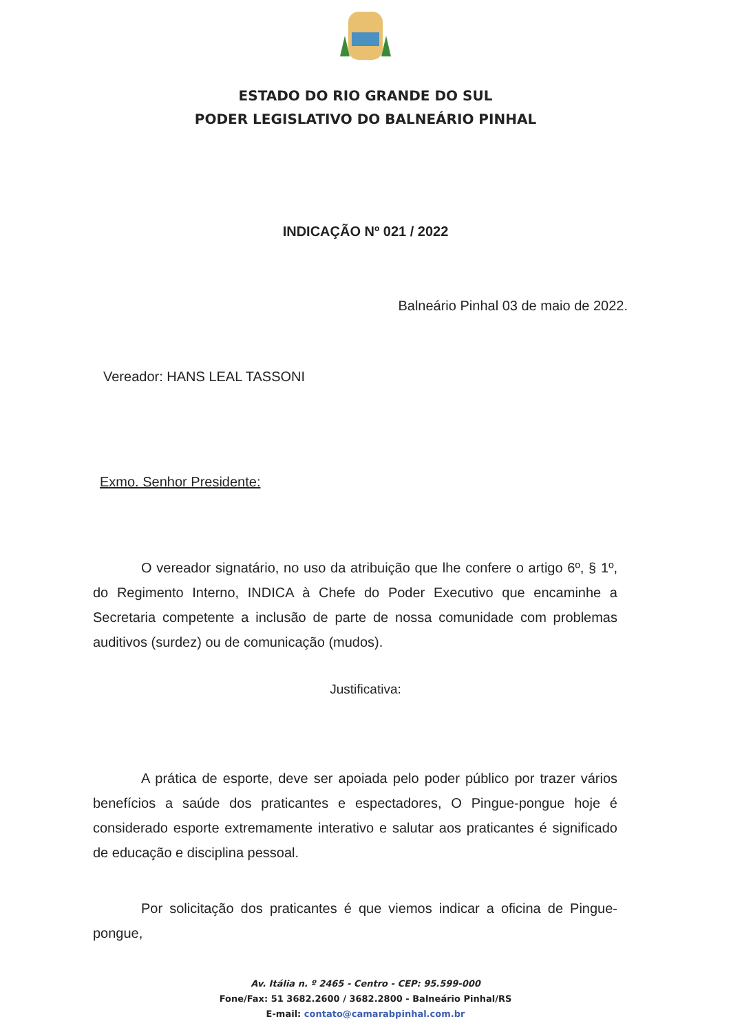ESTADO DO RIO GRANDE DO SUL
PODER LEGISLATIVO DO BALNEÁRIO PINHAL
INDICAÇÃO Nº 021 / 2022
Balneário Pinhal 03 de maio de 2022.
Vereador: HANS LEAL TASSONI
Exmo. Senhor Presidente:
O vereador signatário, no uso da atribuição que lhe confere o artigo 6º, § 1º, do Regimento Interno, INDICA à Chefe do Poder Executivo que encaminhe a Secretaria competente a inclusão de parte de nossa comunidade com problemas auditivos (surdez) ou de comunicação (mudos).
Justificativa:
A prática de esporte, deve ser apoiada pelo poder público por trazer vários benefícios a saúde dos praticantes e espectadores, O Pingue-pongue hoje é considerado esporte extremamente interativo e salutar aos praticantes é significado de educação e disciplina pessoal.
Por solicitação dos praticantes é que viemos indicar a oficina de Pingue-pongue,
Av. Itália n. º 2465 - Centro - CEP: 95.599-000
Fone/Fax: 51 3682.2600 / 3682.2800 - Balneário Pinhal/RS
E-mail: contato@camarabpinhal.com.br